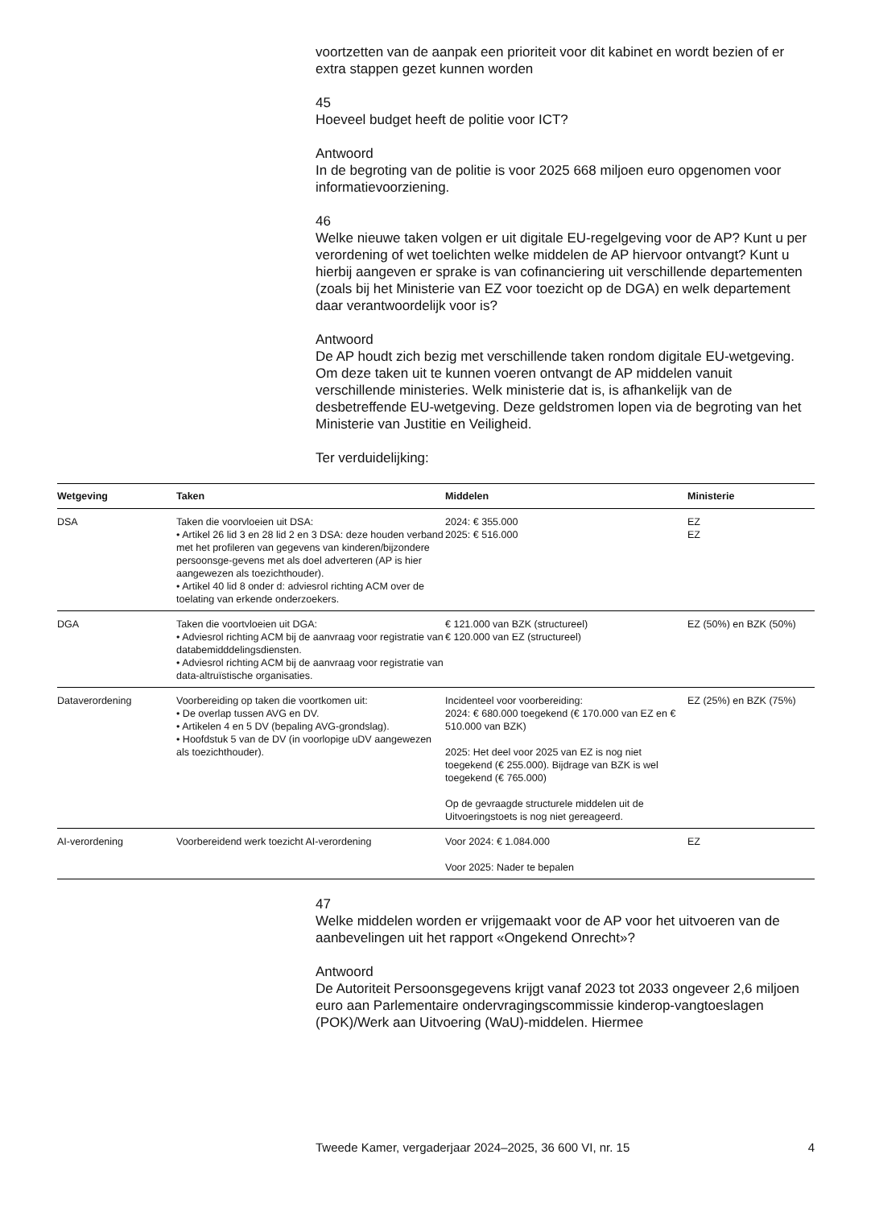voortzetten van de aanpak een prioriteit voor dit kabinet en wordt bezien of er extra stappen gezet kunnen worden
45
Hoeveel budget heeft de politie voor ICT?
Antwoord
In de begroting van de politie is voor 2025 668 miljoen euro opgenomen voor informatievoorziening.
46
Welke nieuwe taken volgen er uit digitale EU-regelgeving voor de AP? Kunt u per verordening of wet toelichten welke middelen de AP hiervoor ontvangt? Kunt u hierbij aangeven er sprake is van cofinanciering uit verschillende departementen (zoals bij het Ministerie van EZ voor toezicht op de DGA) en welk departement daar verantwoordelijk voor is?
Antwoord
De AP houdt zich bezig met verschillende taken rondom digitale EU-wetgeving. Om deze taken uit te kunnen voeren ontvangt de AP middelen vanuit verschillende ministeries. Welk ministerie dat is, is afhankelijk van de desbetreffende EU-wetgeving. Deze geldstromen lopen via de begroting van het Ministerie van Justitie en Veiligheid.
Ter verduidelijking:
| Wetgeving | Taken | Middelen | Ministerie |
| --- | --- | --- | --- |
| DSA | Taken die voorvloeien uit DSA: • Artikel 26 lid 3 en 28 lid 2 en 3 DSA: deze houden verband met het profileren van gegevens van kinderen/bijzondere persoonsge-gevens met als doel adverteren (AP is hier aangewezen als toezichthouder). • Artikel 40 lid 8 onder d: adviesrol richting ACM over de toelating van erkende onderzoekers. | 2024: € 355.000 2025: € 516.000 | EZ EZ |
| DGA | Taken die voortvloeien uit DGA: • Adviesrol richting ACM bij de aanvraag voor registratie van databemidddelingsdiensten. • Adviesrol richting ACM bij de aanvraag voor registratie van data-altruïstische organisaties. | € 121.000 van BZK (structureel) € 120.000 van EZ (structureel) | EZ (50%) en BZK (50%) |
| Dataverordening | Voorbereiding op taken die voortkomen uit: • De overlap tussen AVG en DV. • Artikelen 4 en 5 DV (bepaling AVG-grondslag). • Hoofdstuk 5 van de DV (in voorlopige uDV aangewezen als toezichthouder). | Incidenteel voor voorbereiding: 2024: € 680.000 toegekend (€ 170.000 van EZ en € 510.000 van BZK) 2025: Het deel voor 2025 van EZ is nog niet toegekend (€ 255.000). Bijdrage van BZK is wel toegekend (€ 765.000) Op de gevraagde structurele middelen uit de Uitvoeringstoets is nog niet gereageerd. | EZ (25%) en BZK (75%) |
| AI-verordening | Voorbereidend werk toezicht AI-verordening | Voor 2024: € 1.084.000 Voor 2025: Nader te bepalen | EZ |
47
Welke middelen worden er vrijgemaakt voor de AP voor het uitvoeren van de aanbevelingen uit het rapport «Ongekend Onrecht»?
Antwoord
De Autoriteit Persoonsgegevens krijgt vanaf 2023 tot 2033 ongeveer 2,6 miljoen euro aan Parlementaire ondervragingscommissie kinderop-vangtoeslagen (POK)/Werk aan Uitvoering (WaU)-middelen. Hiermee
Tweede Kamer, vergaderjaar 2024–2025, 36 600 VI, nr. 15 4